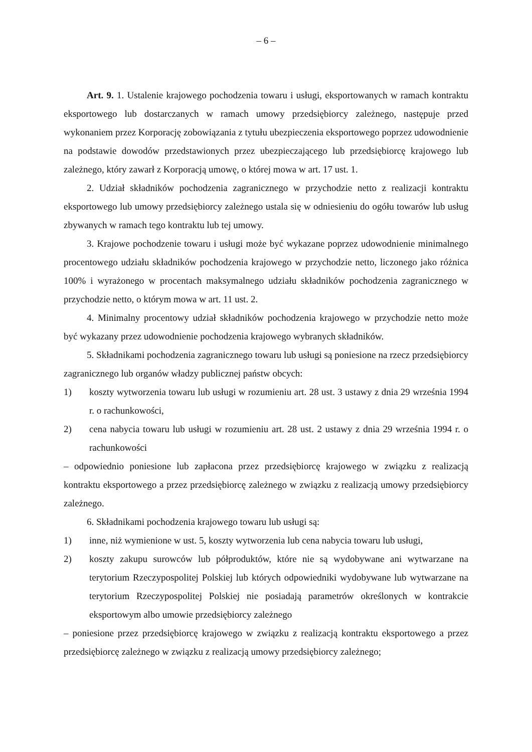– 6 –
Art. 9. 1. Ustalenie krajowego pochodzenia towaru i usługi, eksportowanych w ramach kontraktu eksportowego lub dostarczanych w ramach umowy przedsiębiorcy zależnego, następuje przed wykonaniem przez Korporację zobowiązania z tytułu ubezpieczenia eksportowego poprzez udowodnienie na podstawie dowodów przedstawionych przez ubezpieczającego lub przedsiębiorcę krajowego lub zależnego, który zawarł z Korporacją umowę, o której mowa w art. 17 ust. 1.
2. Udział składników pochodzenia zagranicznego w przychodzie netto z realizacji kontraktu eksportowego lub umowy przedsiębiorcy zależnego ustala się w odniesieniu do ogółu towarów lub usług zbywanych w ramach tego kontraktu lub tej umowy.
3. Krajowe pochodzenie towaru i usługi może być wykazane poprzez udowodnienie minimalnego procentowego udziału składników pochodzenia krajowego w przychodzie netto, liczonego jako różnica 100% i wyrażonego w procentach maksymalnego udziału składników pochodzenia zagranicznego w przychodzie netto, o którym mowa w art. 11 ust. 2.
4. Minimalny procentowy udział składników pochodzenia krajowego w przychodzie netto może być wykazany przez udowodnienie pochodzenia krajowego wybranych składników.
5. Składnikami pochodzenia zagranicznego towaru lub usługi są poniesione na rzecz przedsiębiorcy zagranicznego lub organów władzy publicznej państw obcych:
1) koszty wytworzenia towaru lub usługi w rozumieniu art. 28 ust. 3 ustawy z dnia 29 września 1994 r. o rachunkowości,
2) cena nabycia towaru lub usługi w rozumieniu art. 28 ust. 2 ustawy z dnia 29 września 1994 r. o rachunkowości
– odpowiednio poniesione lub zapłacona przez przedsiębiorcę krajowego w związku z realizacją kontraktu eksportowego a przez przedsiębiorcę zależnego w związku z realizacją umowy przedsiębiorcy zależnego.
6. Składnikami pochodzenia krajowego towaru lub usługi są:
1) inne, niż wymienione w ust. 5, koszty wytworzenia lub cena nabycia towaru lub usługi,
2) koszty zakupu surowców lub półproduktów, które nie są wydobywane ani wytwarzane na terytorium Rzeczypospolitej Polskiej lub których odpowiedniki wydobywane lub wytwarzane na terytorium Rzeczypospolitej Polskiej nie posiadają parametrów określonych w kontrakcie eksportowym albo umowie przedsiębiorcy zależnego
– poniesione przez przedsiębiorcę krajowego w związku z realizacją kontraktu eksportowego a przez przedsiębiorcę zależnego w związku z realizacją umowy przedsiębiorcy zależnego;